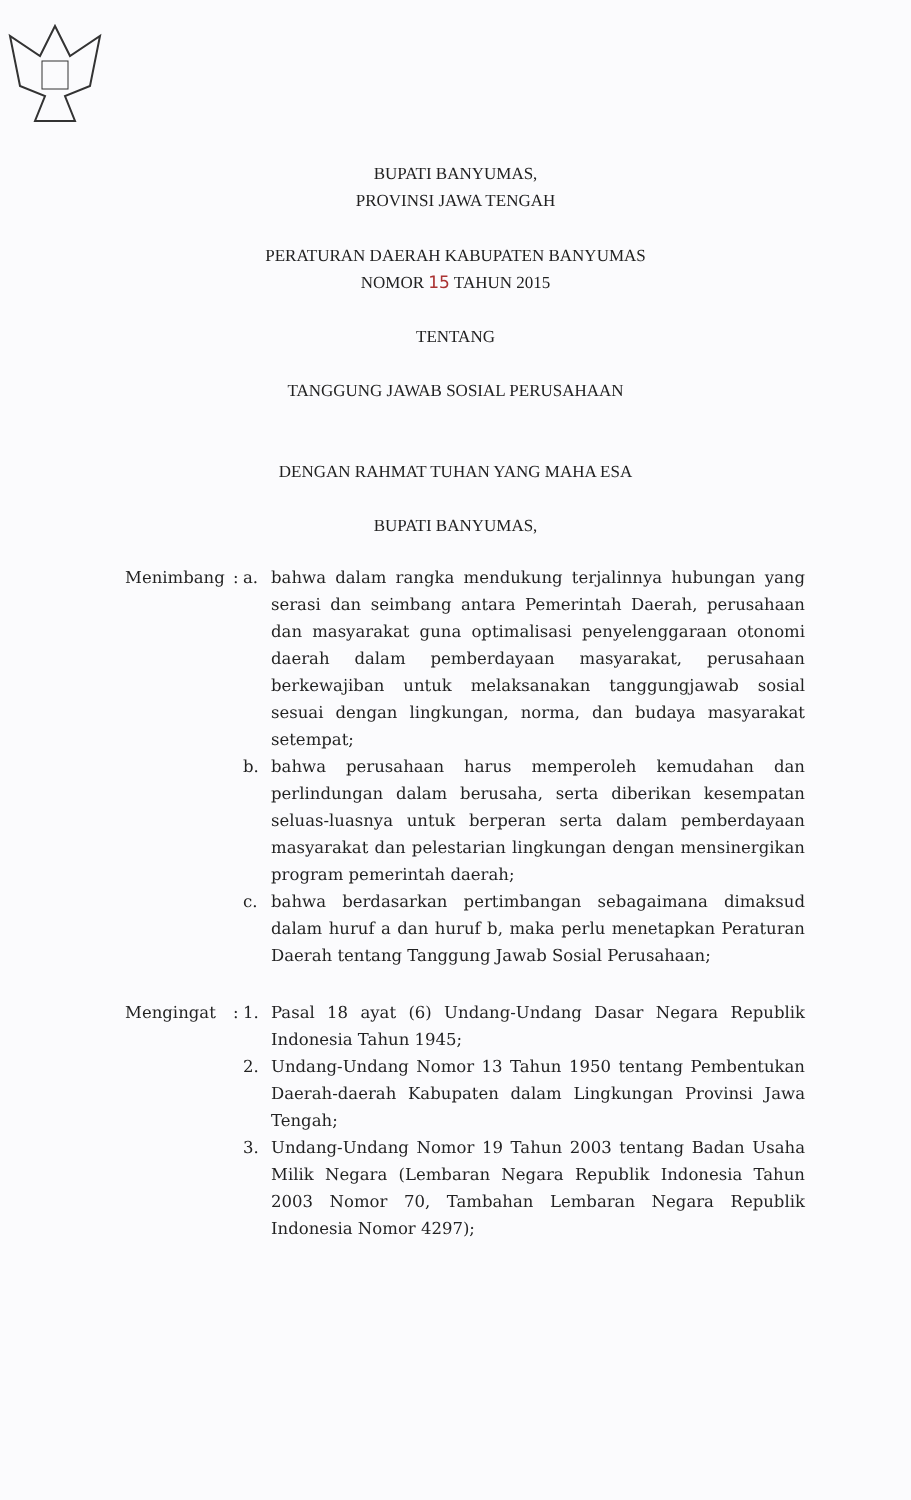BUPATI BANYUMAS,
PROVINSI JAWA TENGAH
PERATURAN DAERAH KABUPATEN BANYUMAS
NOMOR 15 TAHUN 2015
TENTANG
TANGGUNG JAWAB SOSIAL PERUSAHAAN
DENGAN RAHMAT TUHAN YANG MAHA ESA
BUPATI BANYUMAS,
Menimbang : a. bahwa dalam rangka mendukung terjalinnya hubungan yang serasi dan seimbang antara Pemerintah Daerah, perusahaan dan masyarakat guna optimalisasi penyelenggaraan otonomi daerah dalam pemberdayaan masyarakat, perusahaan berkewajiban untuk melaksanakan tanggungjawab sosial sesuai dengan lingkungan, norma, dan budaya masyarakat setempat;
b. bahwa perusahaan harus memperoleh kemudahan dan perlindungan dalam berusaha, serta diberikan kesempatan seluas-luasnya untuk berperan serta dalam pemberdayaan masyarakat dan pelestarian lingkungan dengan mensinergikan program pemerintah daerah;
c. bahwa berdasarkan pertimbangan sebagaimana dimaksud dalam huruf a dan huruf b, maka perlu menetapkan Peraturan Daerah tentang Tanggung Jawab Sosial Perusahaan;
Mengingat : 1. Pasal 18 ayat (6) Undang-Undang Dasar Negara Republik Indonesia Tahun 1945;
2. Undang-Undang Nomor 13 Tahun 1950 tentang Pembentukan Daerah-daerah Kabupaten dalam Lingkungan Provinsi Jawa Tengah;
3. Undang-Undang Nomor 19 Tahun 2003 tentang Badan Usaha Milik Negara (Lembaran Negara Republik Indonesia Tahun 2003 Nomor 70, Tambahan Lembaran Negara Republik Indonesia Nomor 4297);